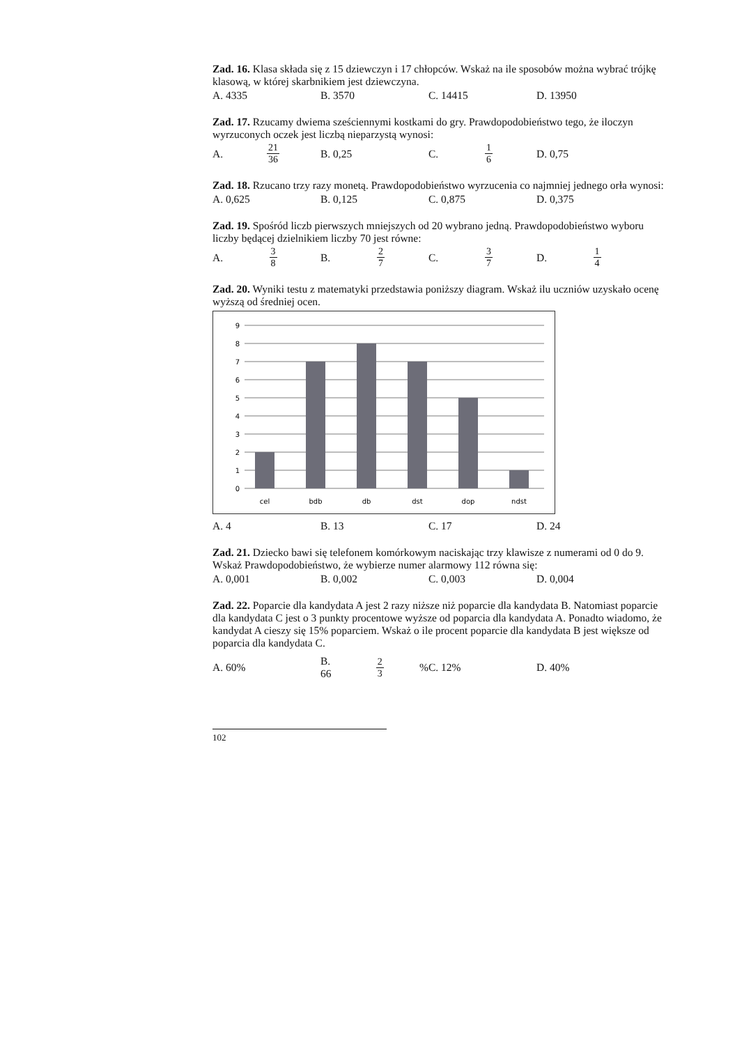Zad. 16. Klasa składa się z 15 dziewczyn i 17 chłopców. Wskaż na ile sposobów można wybrać trójkę klasową, w której skarbnikiem jest dziewczyna.
A. 4335 B. 3570 C. 14415 D. 13950
Zad. 17. Rzucamy dwiema sześciennymi kostkami do gry. Prawdopodobieństwo tego, że iloczyn wyrzuconych oczek jest liczbą nieparzystą wynosi:
A. 21
36 B. 0,25 C. 1
6 D. 0,75
Zad. 18. Rzucano trzy razy monetą. Prawdopodobieństwo wyrzucenia co najmniej jednego orła wynosi:
A. 0,625 B. 0,125 C. 0,875 D. 0,375
Zad. 19. Spośród liczb pierwszych mniejszych od 20 wybrano jedną. Prawdopodobieństwo wyboru liczby będącej dzielnikiem liczby 70 jest równe:
A. 3
8 B. 2
7 C. 3
7 D. 1
4
Zad. 20. Wyniki testu z matematyki przedstawia poniższy diagram. Wskaż ilu uczniów uzyskało ocenę wyższą od średniej ocen.
0
1
2
3
4
5
6
7
8
9
cel
bdb
db
dst
dop
ndst
A. 4 B. 13 C. 17 D. 24
Zad. 21. Dziecko bawi się telefonem komórkowym naciskając trzy klawisze z numerami od 0 do 9. Wskaż Prawdopodobieństwo, że wybierze numer alarmowy 112 równa się:
A. 0,001 B. 0,002 C. 0,003 D. 0,004
Zad. 22. Poparcie dla kandydata A jest 2 razy niższe niż poparcie dla kandydata B. Natomiast poparcie dla kandydata C jest o 3 punkty procentowe wyższe od poparcia dla kandydata A. Ponadto wiadomo, że kandydat A cieszy się 15% poparciem. Wskaż o ile procent poparcie dla kandydata B jest większe od poparcia dla kandydata C.
A. 60% B. 66 2
3% C. 12% D. 40%
102